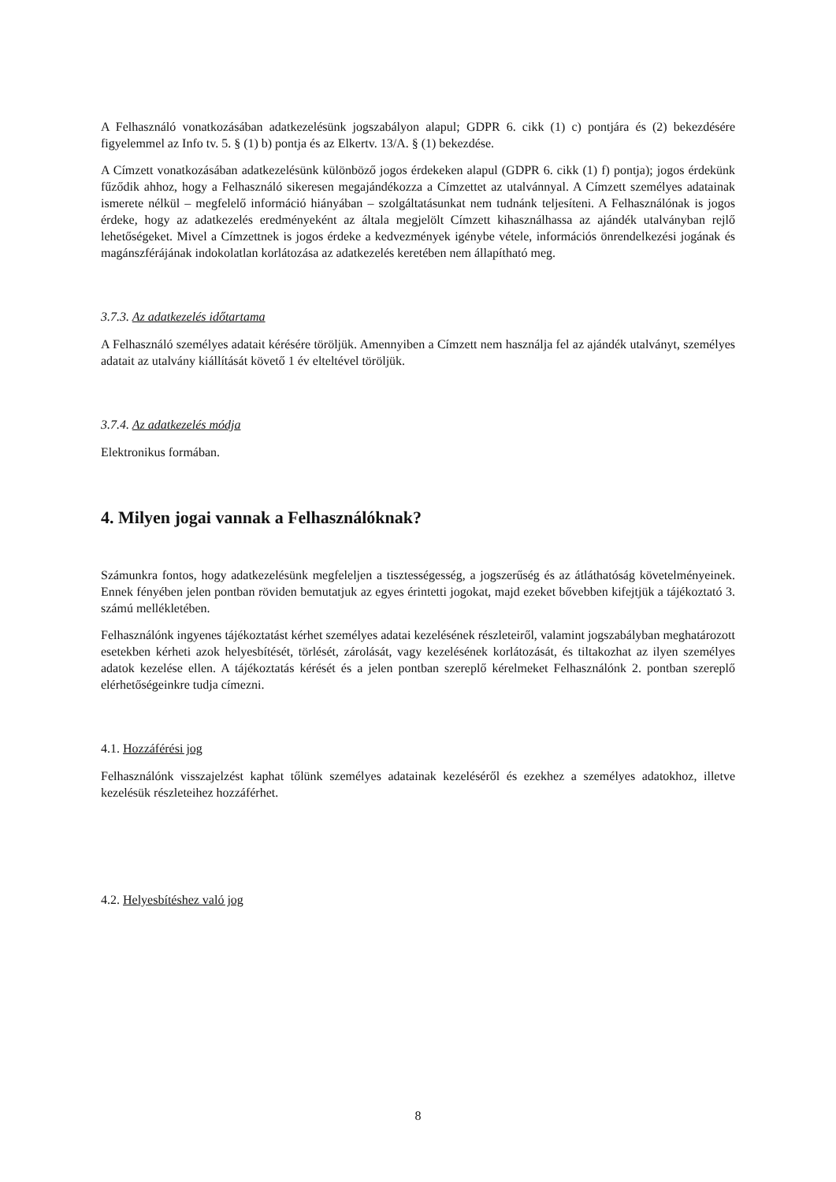A Felhasználó vonatkozásában adatkezelésünk jogszabályon alapul; GDPR 6. cikk (1) c) pontjára és (2) bekezdésére figyelemmel az Info tv. 5. § (1) b) pontja és az Elkertv. 13/A. § (1) bekezdése.
A Címzett vonatkozásában adatkezelésünk különböző jogos érdekeken alapul (GDPR 6. cikk (1) f) pontja); jogos érdekünk fűződik ahhoz, hogy a Felhasználó sikeresen megajándékozza a Címzettet az utalvánnyal. A Címzett személyes adatainak ismerete nélkül – megfelelő információ hiányában – szolgáltatásunkat nem tudnánk teljesíteni. A Felhasználónak is jogos érdeke, hogy az adatkezelés eredményeként az általa megjelölt Címzett kihasználhassa az ajándék utalványban rejlő lehetőségeket. Mivel a Címzettnek is jogos érdeke a kedvezmények igénybe vétele, információs önrendelkezési jogának és magánszférájának indokolatlan korlátozása az adatkezelés keretében nem állapítható meg.
3.7.3. Az adatkezelés időtartama
A Felhasználó személyes adatait kérésére töröljük. Amennyiben a Címzett nem használja fel az ajándék utalványt, személyes adatait az utalvány kiállítását követő 1 év elteltével töröljük.
3.7.4. Az adatkezelés módja
Elektronikus formában.
4. Milyen jogai vannak a Felhasználóknak?
Számunkra fontos, hogy adatkezelésünk megfeleljen a tisztességesség, a jogszerűség és az átláthatóság követelményeinek. Ennek fényében jelen pontban röviden bemutatjuk az egyes érintetti jogokat, majd ezeket bővebben kifejtjük a tájékoztató 3. számú mellékletében.
Felhasználónk ingyenes tájékoztatást kérhet személyes adatai kezelésének részleteiről, valamint jogszabályban meghatározott esetekben kérheti azok helyesbítését, törlését, zárolását, vagy kezelésének korlátozását, és tiltakozhat az ilyen személyes adatok kezelése ellen. A tájékoztatás kérését és a jelen pontban szereplő kérelmeket Felhasználónk 2. pontban szereplő elérhetőségeinkre tudja címezni.
4.1. Hozzáférési jog
Felhasználónk visszajelzést kaphat tőlünk személyes adatainak kezeléséről és ezekhez a személyes adatokhoz, illetve kezelésük részleteihez hozzáférhet.
4.2. Helyesbítéshez való jog
8